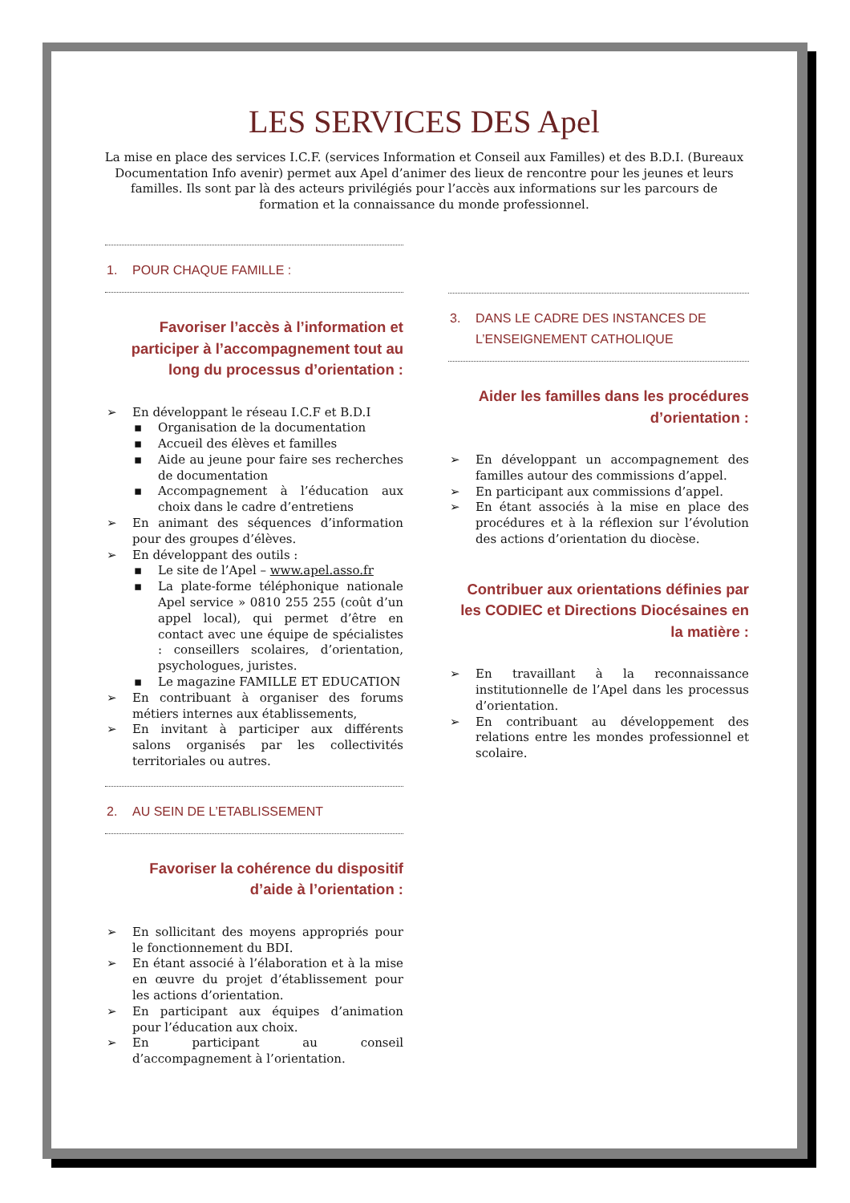LES SERVICES DES Apel
La mise en place des services I.C.F. (services Information et Conseil aux Familles) et des B.D.I. (Bureaux Documentation Info avenir) permet aux Apel d’animer des lieux de rencontre pour les jeunes et leurs familles. Ils sont par là des acteurs privilégiés pour l’accès aux informations sur les parcours de formation et la connaissance du monde professionnel.
1. POUR CHAQUE FAMILLE :
Favoriser l’accès à l’information et participer à l’accompagnement tout au long du processus d’orientation :
➢ En développant le réseau I.C.F et B.D.I
▪ Organisation de la documentation
▪ Accueil des élèves et familles
▪ Aide au jeune pour faire ses recherches de documentation
▪ Accompagnement à l’éducation aux choix dans le cadre d’entretiens
➢ En animant des séquences d’information pour des groupes d’élèves.
➢ En développant des outils :
▪ Le site de l’Apel – www.apel.asso.fr
▪ La plate-forme téléphonique nationale Apel service » 0810 255 255 (coût d’un appel local), qui permet d’être en contact avec une équipe de spécialistes : conseillers scolaires, d’orientation, psychologues, juristes.
▪ Le magazine FAMILLE ET EDUCATION
➢ En contribuant à organiser des forums métiers internes aux établissements,
➢ En invitant à participer aux différents salons organisés par les collectivités territoriales ou autres.
2. AU SEIN DE L’ETABLISSEMENT
Favoriser la cohérence du dispositif d’aide à l’orientation :
➢ En sollicitant des moyens appropriés pour le fonctionnement du BDI.
➢ En étant associé à l’élaboration et à la mise en œuvre du projet d’établissement pour les actions d’orientation.
➢ En participant aux équipes d’animation pour l’éducation aux choix.
➢ En participant au conseil d’accompagnement à l’orientation.
3. DANS LE CADRE DES INSTANCES DE
L’ENSEIGNEMENT CATHOLIQUE
Aider les familles dans les procédures d’orientation :
➢ En développant un accompagnement des familles autour des commissions d’appel.
➢ En participant aux commissions d’appel.
➢ En étant associés à la mise en place des procédures et à la réflexion sur l’évolution des actions d’orientation du diocèse.
Contribuer aux orientations définies par les CODIEC et Directions Diocésaines en la matière :
➢ En travaillant à la reconnaissance institutionnelle de l’Apel dans les processus d’orientation.
➢ En contribuant au développement des relations entre les mondes professionnel et scolaire.